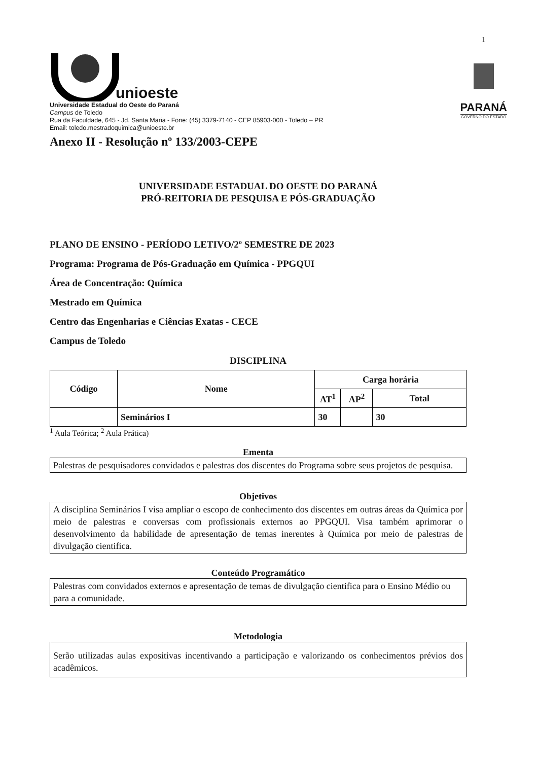1
unioeste
Universidade Estadual do Oeste do Paraná
Campus de Toledo
Rua da Faculdade, 645 - Jd. Santa Maria - Fone: (45) 3379-7140 - CEP 85903-000 - Toledo – PR
Email: toledo.mestradoquimica@unioeste.br
Anexo II - Resolução nº 133/2003-CEPE
PARANÁ
GOVERNO DO ESTADO
UNIVERSIDADE ESTADUAL DO OESTE DO PARANÁ
PRÓ-REITORIA DE PESQUISA E PÓS-GRADUAÇÃO
PLANO DE ENSINO - PERÍODO LETIVO/2º SEMESTRE DE 2023
Programa: Programa de Pós-Graduação em Química - PPGQUI
Área de Concentração: Química
Mestrado em Química
Centro das Engenharias e Ciências Exatas - CECE
Campus de Toledo
DISCIPLINA
| Código | Nome | Carga horária | | |
| --- | --- | --- | --- | --- |
| | | AT<sup>1</sup> | AP<sup>2</sup> | Total |
| | Seminários I | 30 | | 30 |
<sup>1</sup> Aula Teórica; <sup>2</sup> Aula Prática)
Ementa
Palestras de pesquisadores convidados e palestras dos discentes do Programa sobre seus projetos de pesquisa.
Objetivos
A disciplina Seminários I visa ampliar o escopo de conhecimento dos discentes em outras áreas da Química por meio de palestras e conversas com profissionais externos ao PPGQUI. Visa também aprimorar o desenvolvimento da habilidade de apresentação de temas inerentes à Química por meio de palestras de divulgação cientifica.
Conteúdo Programático
Palestras com convidados externos e apresentação de temas de divulgação cientifica para o Ensino Médio ou para a comunidade.
Metodologia
Serão utilizadas aulas expositivas incentivando a participação e valorizando os conhecimentos prévios dos acadêmicos.